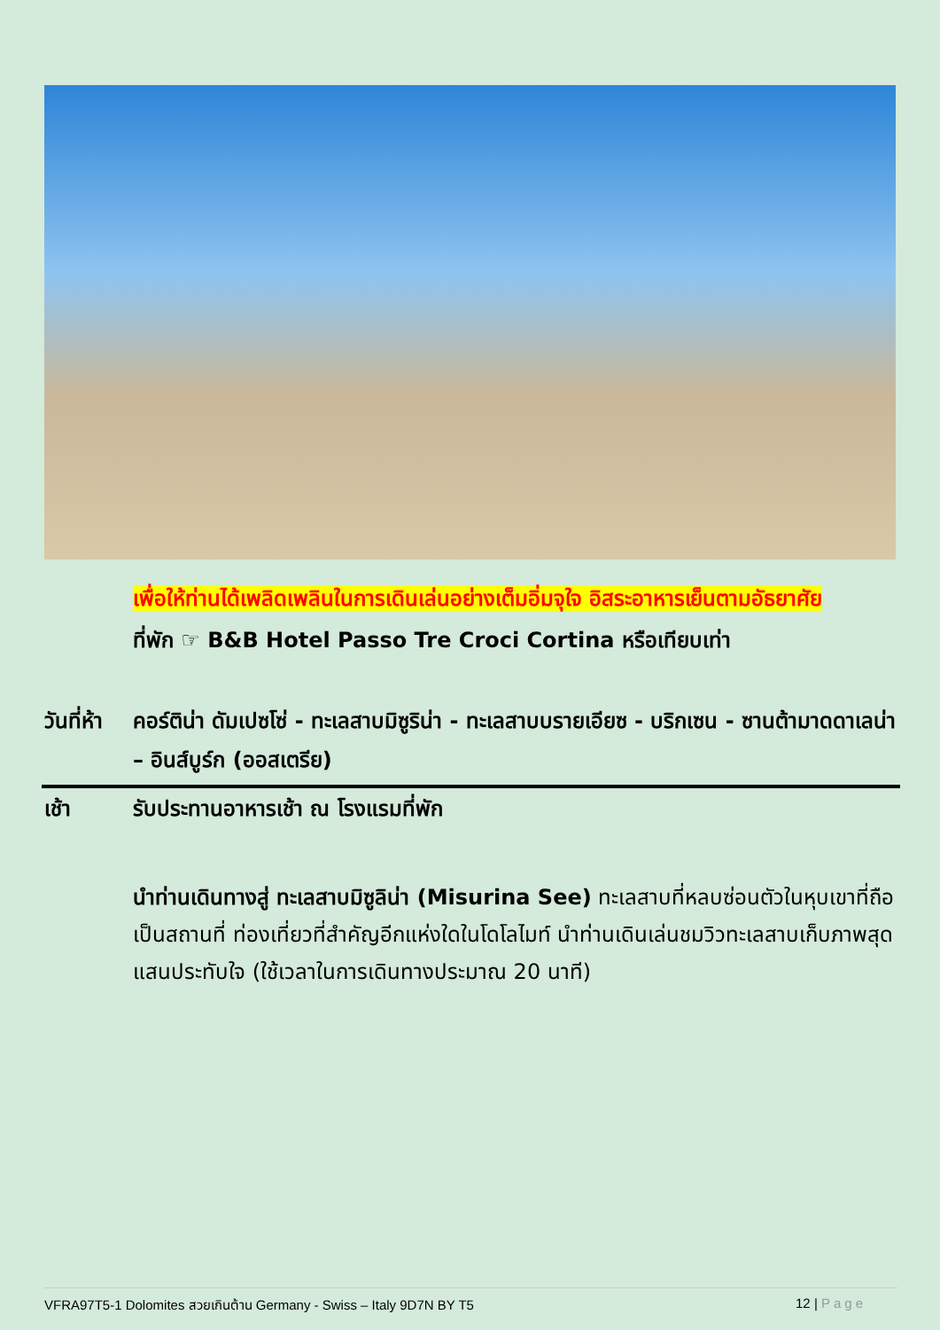เพื่อให้ท่านได้เพลิดเพลินในการเดินเล่นอย่างเต็มอิ่มจุใจ อิสระอาหารเย็นตามอัธยาศัย
ที่พัก ☞ B&B Hotel Passo Tre Croci Cortina หรือเทียบเท่า
วันที่ห้า คอร์ติน่า ดัมเปซโซ่ - ทะเลสาบมิซูริน่า - ทะเลสาบบรายเอียซ - บริกเซน - ซานต้ามาดดาเลน่า – อินส์บูร์ก (ออสเตรีย)
เช้า รับประทานอาหารเช้า ณ โรงแรมที่พัก
นำท่านเดินทางสู่ ทะเลสาบมิซูลิน่า (Misurina See) ทะเลสาบที่หลบซ่อนตัวในหุบเขาที่ถือเป็นสถานที่ ท่องเที่ยวที่สำคัญอีกแห่งใดในโดโลไมท์ นำท่านเดินเล่นชมวิวทะเลสาบเก็บภาพสุดแสนประทับใจ (ใช้เวลาในการเดินทางประมาณ 20 นาที)
VFRA97T5-1 Dolomites สวยเกินต้าน Germany - Swiss – Italy 9D7N BY T5 12 | Page